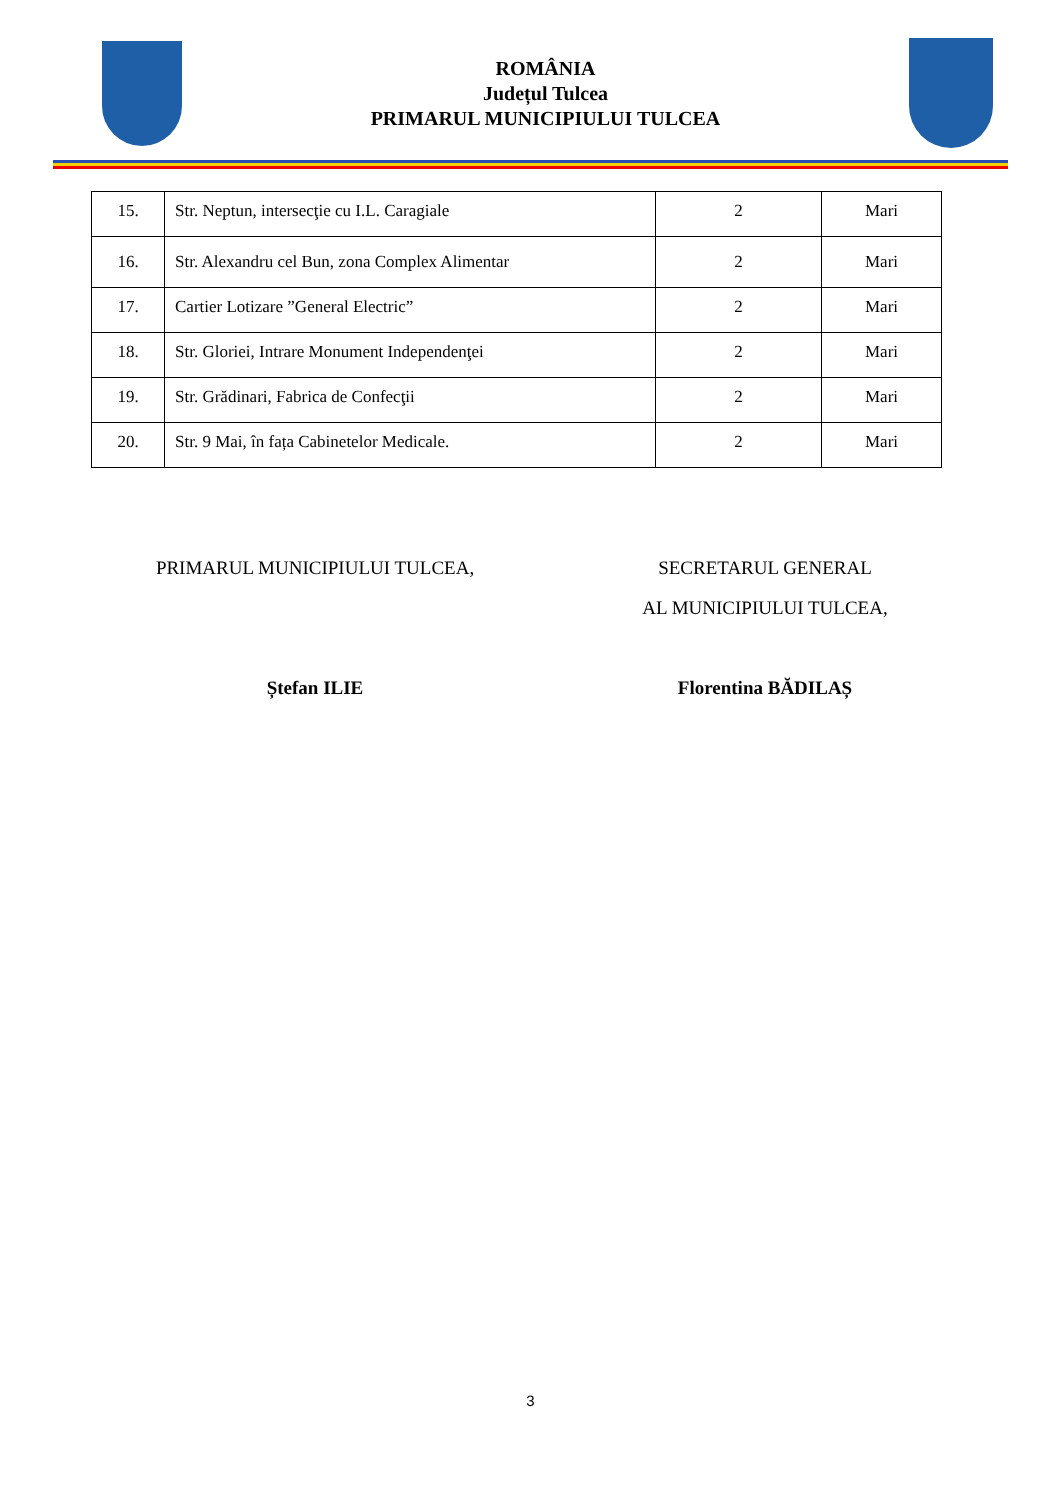ROMÂNIA
Județul Tulcea
PRIMARUL MUNICIPIULUI TULCEA
| 15. | Str. Neptun, intersecţie cu I.L. Caragiale | 2 | Mari |
| 16. | Str. Alexandru cel Bun, zona Complex Alimentar | 2 | Mari |
| 17. | Cartier Lotizare ”General Electric” | 2 | Mari |
| 18. | Str. Gloriei, Intrare Monument Independenţei | 2 | Mari |
| 19. | Str. Grădinari, Fabrica de Confecţii | 2 | Mari |
| 20. | Str. 9 Mai, în fața Cabinetelor Medicale. | 2 | Mari |
PRIMARUL MUNICIPIULUI TULCEA,
Ștefan ILIE
SECRETARUL GENERAL
AL MUNICIPIULUI TULCEA,
Florentina BĂDILAȘ
3